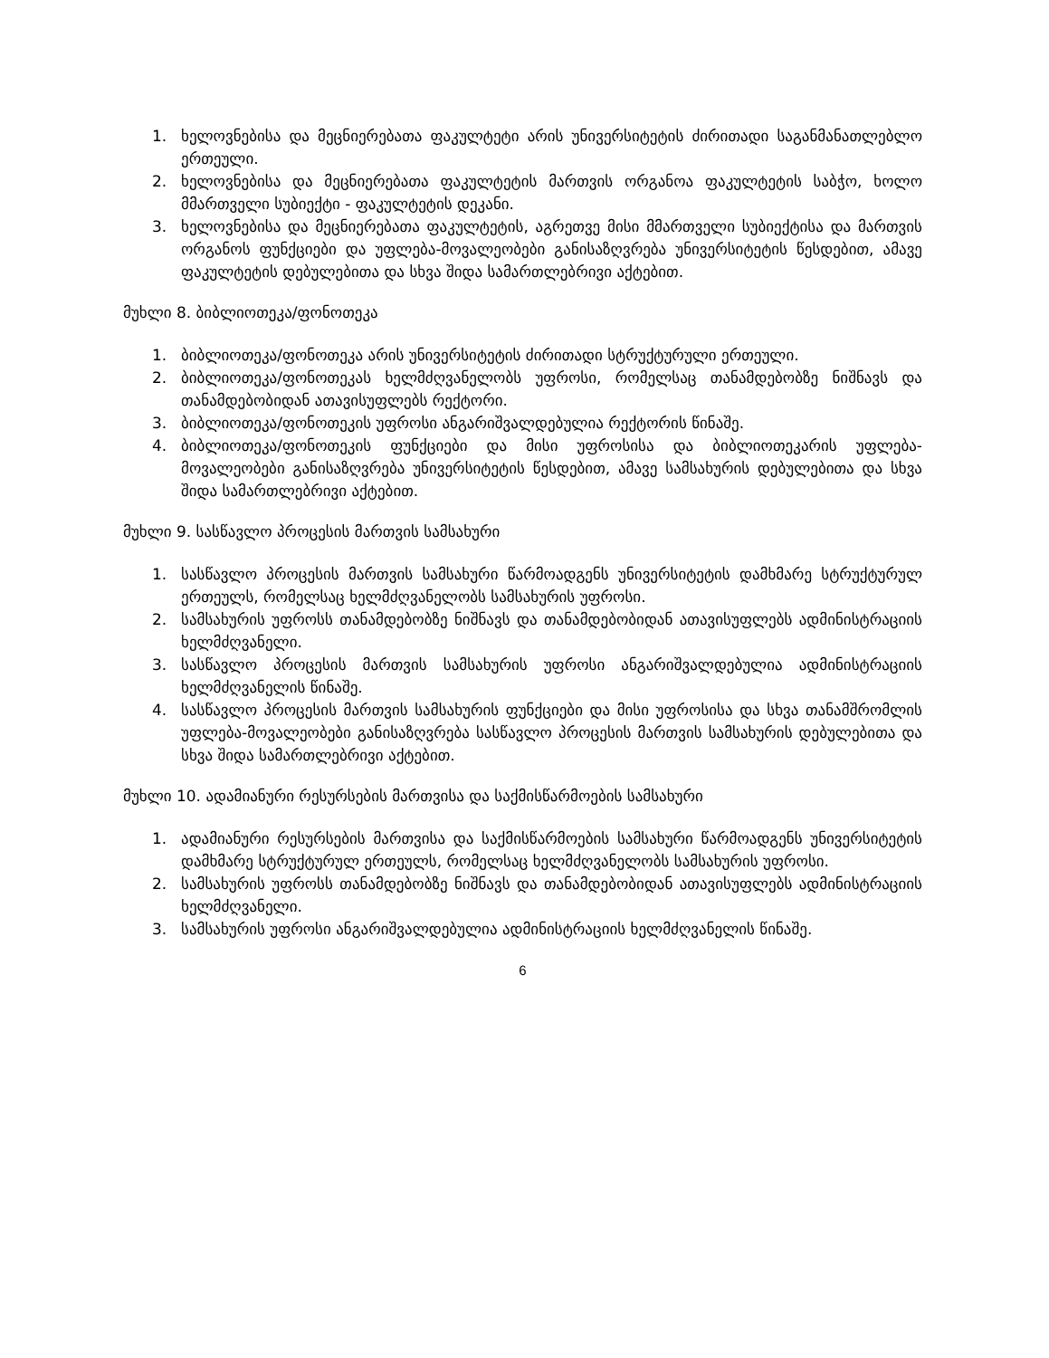1. ხელოვნებისა და მეცნიერებათა ფაკულტეტი არის უნივერსიტეტის ძირითადი საგანმანათლებლო ერთეული.
2. ხელოვნებისა და მეცნიერებათა ფაკულტეტის მართვის ორგანოა ფაკულტეტის საბჭო, ხოლო მმართველი სუბიექტი - ფაკულტეტის დეკანი.
3. ხელოვნებისა და მეცნიერებათა ფაკულტეტის, აგრეთვე მისი მმართველი სუბიექტისა და მართვის ორგანოს ფუნქციები და უფლება-მოვალეობები განისაზღვრება უნივერსიტეტის წესდებით, ამავე ფაკულტეტის დებულებითა და სხვა შიდა სამართლებრივი აქტებით.
მუხლი 8. ბიბლიოთეკა/ფონოთეკა
1. ბიბლიოთეკა/ფონოთეკა არის უნივერსიტეტის ძირითადი სტრუქტურული ერთეული.
2. ბიბლიოთეკა/ფონოთეკას ხელმძღვანელობს უფროსი, რომელსაც თანამდებობზე ნიშნავს და თანამდებობიდან ათავისუფლებს რექტორი.
3. ბიბლიოთეკა/ფონოთეკის უფროსი ანგარიშვალდებულია რექტორის წინაშე.
4. ბიბლიოთეკა/ფონოთეკის ფუნქციები და მისი უფროსისა და ბიბლიოთეკარის უფლება-მოვალეობები განისაზღვრება უნივერსიტეტის წესდებით, ამავე სამსახურის დებულებითა და სხვა შიდა სამართლებრივი აქტებით.
მუხლი 9. სასწავლო პროცესის მართვის სამსახური
1. სასწავლო პროცესის მართვის სამსახური წარმოადგენს უნივერსიტეტის დამხმარე სტრუქტურულ ერთეულს, რომელსაც ხელმძღვანელობს სამსახურის უფროსი.
2. სამსახურის უფროსს თანამდებობზე ნიშნავს და თანამდებობიდან ათავისუფლებს ადმინისტრაციის ხელმძღვანელი.
3. სასწავლო პროცესის მართვის სამსახურის უფროსი ანგარიშვალდებულია ადმინისტრაციის ხელმძღვანელის წინაშე.
4. სასწავლო პროცესის მართვის სამსახურის ფუნქციები და მისი უფროსისა და სხვა თანამშრომლის უფლება-მოვალეობები განისაზღვრება სასწავლო პროცესის მართვის სამსახურის დებულებითა და სხვა შიდა სამართლებრივი აქტებით.
მუხლი 10. ადამიანური რესურსების მართვისა და საქმისწარმოების სამსახური
1. ადამიანური რესურსების მართვისა და საქმისწარმოების სამსახური წარმოადგენს უნივერსიტეტის დამხმარე სტრუქტურულ ერთეულს, რომელსაც ხელმძღვანელობს სამსახურის უფროსი.
2. სამსახურის უფროსს თანამდებობზე ნიშნავს და თანამდებობიდან ათავისუფლებს ადმინისტრაციის ხელმძღვანელი.
3. სამსახურის უფროსი ანგარიშვალდებულია ადმინისტრაციის ხელმძღვანელის წინაშე.
6